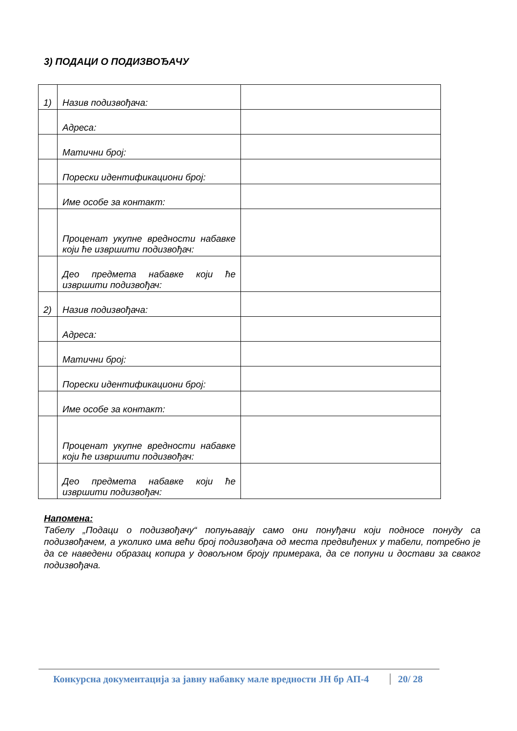3) ПОДАЦИ О ПОДИЗВОЂАЧУ
| 1) | Назив подизвођача: | |
| | Адреса: | |
| | Матични број: | |
| | Порески идентификациони број: | |
| | Име особе за контакт: | |
| | Проценат укупне вредности набавке који ће извршити подизвођач: | |
| | Део предмета набавке који ће извршити подизвођач: | |
| 2) | Назив подизвођача: | |
| | Адреса: | |
| | Матични број: | |
| | Порески идентификациони број: | |
| | Име особе за контакт: | |
| | Проценат укупне вредности набавке који ће извршити подизвођач: | |
| | Део предмета набавке који ће извршити подизвођач: | |
Напомена:
Табелу „Подаци о подизвођачу“ попуњавају само они понуђачи који подносе понуду са подизвођачем, а уколико има већи број подизвођача од места предвиђених у табели, потребно је да се наведени образац копира у довољном броју примерака, да се попуни и достави за сваког подизвођача.
Конкурсна документација за јавну набавку мале вредности ЈН бр АП-4 20/ 28